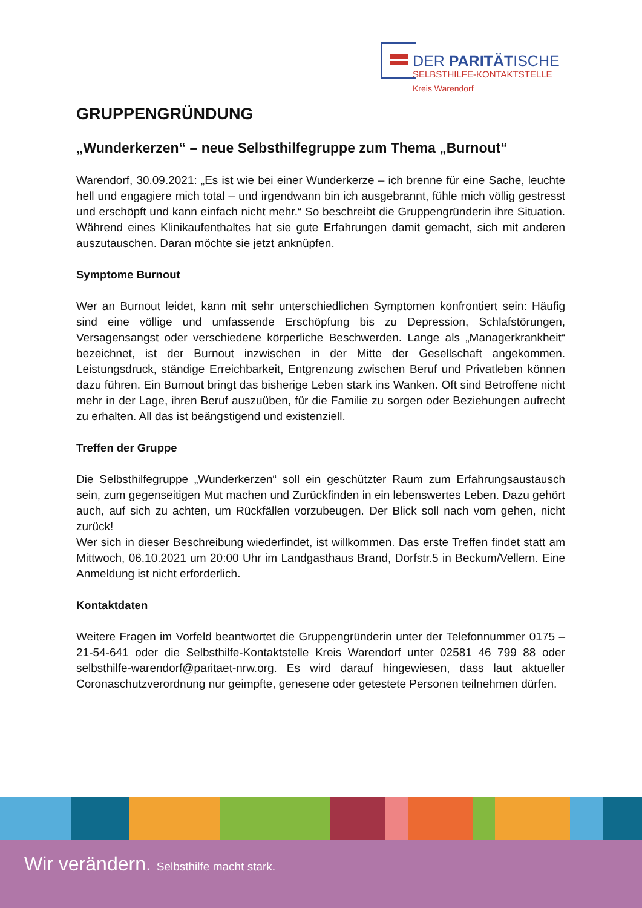DER PARITÄTISCHE
SELBSTHILFE-KONTAKTSTELLE
Kreis Warendorf
GRUPPENGRÜNDUNG
„Wunderkerzen“ – neue Selbsthilfegruppe zum Thema „Burnout“
Warendorf, 30.09.2021: „Es ist wie bei einer Wunderkerze – ich brenne für eine Sache, leuchte hell und engagiere mich total – und irgendwann bin ich ausgebrannt, fühle mich völlig gestresst und erschöpft und kann einfach nicht mehr.“ So beschreibt die Gruppengründerin ihre Situation. Während eines Klinikaufenthaltes hat sie gute Erfahrungen damit gemacht, sich mit anderen auszutauschen. Daran möchte sie jetzt anknüpfen.
Symptome Burnout
Wer an Burnout leidet, kann mit sehr unterschiedlichen Symptomen konfrontiert sein: Häufig sind eine völlige und umfassende Erschöpfung bis zu Depression, Schlafstörungen, Versagensangst oder verschiedene körperliche Beschwerden. Lange als „Managerkrankheit“ bezeichnet, ist der Burnout inzwischen in der Mitte der Gesellschaft angekommen. Leistungsdruck, ständige Erreichbarkeit, Entgrenzung zwischen Beruf und Privatleben können dazu führen. Ein Burnout bringt das bisherige Leben stark ins Wanken. Oft sind Betroffene nicht mehr in der Lage, ihren Beruf auszuüben, für die Familie zu sorgen oder Beziehungen aufrecht zu erhalten. All das ist beängstigend und existenziell.
Treffen der Gruppe
Die Selbsthilfegruppe „Wunderkerzen“ soll ein geschützter Raum zum Erfahrungsaustausch sein, zum gegenseitigen Mut machen und Zurückfinden in ein lebenswertes Leben. Dazu gehört auch, auf sich zu achten, um Rückfällen vorzubeugen. Der Blick soll nach vorn gehen, nicht zurück!
Wer sich in dieser Beschreibung wiederfindet, ist willkommen. Das erste Treffen findet statt am Mittwoch, 06.10.2021 um 20:00 Uhr im Landgasthaus Brand, Dorfstr.5 in Beckum/Vellern. Eine Anmeldung ist nicht erforderlich.
Kontaktdaten
Weitere Fragen im Vorfeld beantwortet die Gruppengründerin unter der Telefonnummer 0175 – 21-54-641 oder die Selbsthilfe-Kontaktstelle Kreis Warendorf unter 02581 46 799 88 oder selbsthilfe-warendorf@paritaet-nrw.org. Es wird darauf hingewiesen, dass laut aktueller Coronaschutzverordnung nur geimpfte, genesene oder getestete Personen teilnehmen dürfen.
Wir verändern. Selbsthilfe macht stark.